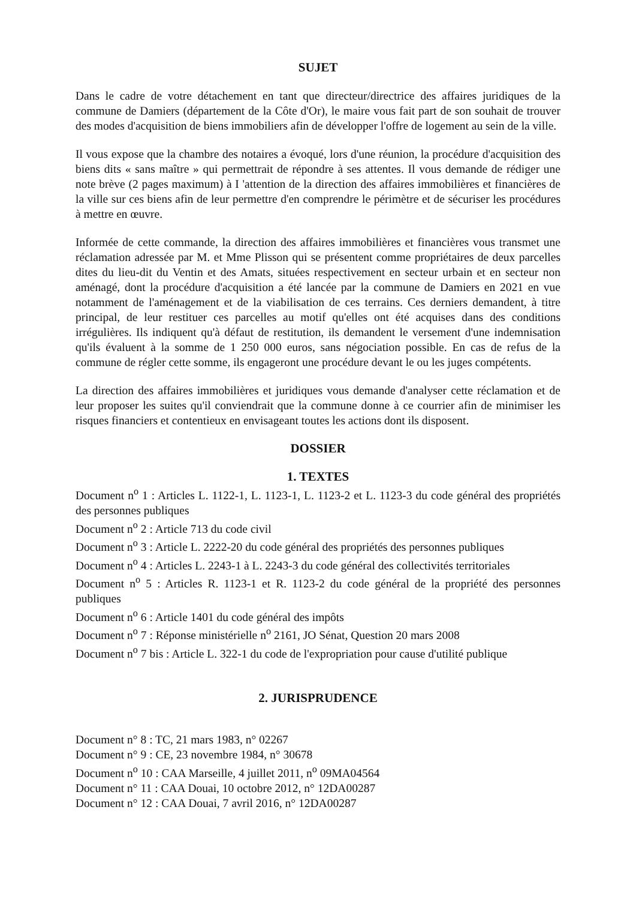SUJET
Dans le cadre de votre détachement en tant que directeur/directrice des affaires juridiques de la commune de Damiers (département de la Côte d'Or), le maire vous fait part de son souhait de trouver des modes d'acquisition de biens immobiliers afin de développer l'offre de logement au sein de la ville.
Il vous expose que la chambre des notaires a évoqué, lors d'une réunion, la procédure d'acquisition des biens dits « sans maître » qui permettrait de répondre à ses attentes. Il vous demande de rédiger une note brève (2 pages maximum) à I 'attention de la direction des affaires immobilières et financières de la ville sur ces biens afin de leur permettre d'en comprendre le périmètre et de sécuriser les procédures à mettre en œuvre.
Informée de cette commande, la direction des affaires immobilières et financières vous transmet une réclamation adressée par M. et Mme Plisson qui se présentent comme propriétaires de deux parcelles dites du lieu-dit du Ventin et des Amats, situées respectivement en secteur urbain et en secteur non aménagé, dont la procédure d'acquisition a été lancée par la commune de Damiers en 2021 en vue notamment de l'aménagement et de la viabilisation de ces terrains. Ces derniers demandent, à titre principal, de leur restituer ces parcelles au motif qu'elles ont été acquises dans des conditions irrégulières. Ils indiquent qu'à défaut de restitution, ils demandent le versement d'une indemnisation qu'ils évaluent à la somme de 1 250 000 euros, sans négociation possible. En cas de refus de la commune de régler cette somme, ils engageront une procédure devant le ou les juges compétents.
La direction des affaires immobilières et juridiques vous demande d'analyser cette réclamation et de leur proposer les suites qu'il conviendrait que la commune donne à ce courrier afin de minimiser les risques financiers et contentieux en envisageant toutes les actions dont ils disposent.
DOSSIER
1. TEXTES
Document n<sup>o</sup> 1 : Articles L. 1122-1, L. 1123-1, L. 1123-2 et L. 1123-3 du code général des propriétés des personnes publiques
Document n<sup>o</sup> 2 : Article 713 du code civil
Document n<sup>o</sup> 3 : Article L. 2222-20 du code général des propriétés des personnes publiques
Document n<sup>o</sup> 4 : Articles L. 2243-1 à L. 2243-3 du code général des collectivités territoriales
Document n<sup>o</sup> 5 : Articles R. 1123-1 et R. 1123-2 du code général de la propriété des personnes publiques
Document n<sup>o</sup> 6 : Article 1401 du code général des impôts
Document n<sup>o</sup> 7 : Réponse ministérielle n<sup>o</sup> 2161, JO Sénat, Question 20 mars 2008
Document n<sup>o</sup> 7 bis : Article L. 322-1 du code de l'expropriation pour cause d'utilité publique
2. JURISPRUDENCE
Document n° 8 : TC, 21 mars 1983, n° 02267
Document n° 9 : CE, 23 novembre 1984, n° 30678
Document n<sup>o</sup> 10 : CAA Marseille, 4 juillet 2011, n<sup>o</sup> 09MA04564
Document n° 11 : CAA Douai, 10 octobre 2012, n° 12DA00287
Document n° 12 : CAA Douai, 7 avril 2016, n° 12DA00287